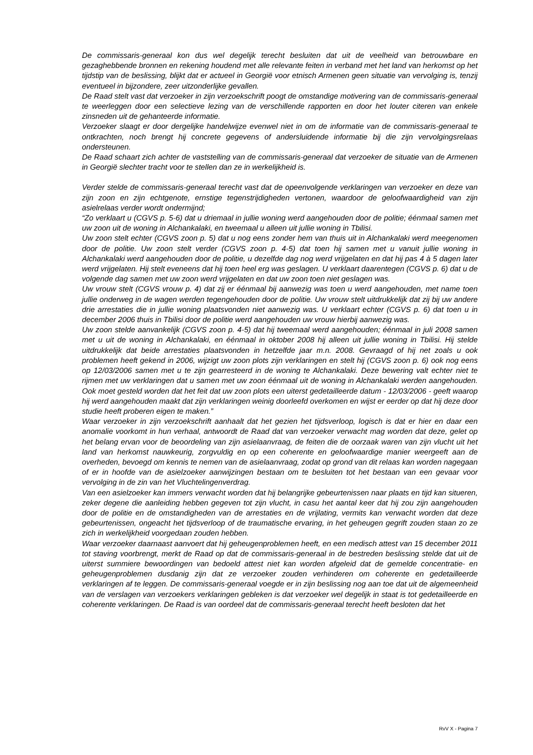De commissaris-generaal kon dus wel degelijk terecht besluiten dat uit de veelheid van betrouwbare en gezaghebbende bronnen en rekening houdend met alle relevante feiten in verband met het land van herkomst op het tijdstip van de beslissing, blijkt dat er actueel in Georgië voor etnisch Armenen geen situatie van vervolging is, tenzij eventueel in bijzondere, zeer uitzonderlijke gevallen.
De Raad stelt vast dat verzoeker in zijn verzoekschrift poogt de omstandige motivering van de commissaris-generaal te weerleggen door een selectieve lezing van de verschillende rapporten en door het louter citeren van enkele zinsneden uit de gehanteerde informatie.
Verzoeker slaagt er door dergelijke handelwijze evenwel niet in om de informatie van de commissaris-generaal te ontkrachten, noch brengt hij concrete gegevens of andersluidende informatie bij die zijn vervolgingsrelaas ondersteunen.
De Raad schaart zich achter de vaststelling van de commissaris-generaal dat verzoeker de situatie van de Armenen in Georgië slechter tracht voor te stellen dan ze in werkelijkheid is.
Verder stelde de commissaris-generaal terecht vast dat de opeenvolgende verklaringen van verzoeker en deze van zijn zoon en zijn echtgenote, ernstige tegenstrijdigheden vertonen, waardoor de geloofwaardigheid van zijn asielrelaas verder wordt ondermijnd;
“Zo verklaart u (CGVS p. 5-6) dat u driemaal in jullie woning werd aangehouden door de politie; éénmaal samen met uw zoon uit de woning in Alchankalaki, en tweemaal u alleen uit jullie woning in Tbilisi.
Uw zoon stelt echter (CGVS zoon p. 5) dat u nog eens zonder hem van thuis uit in Alchankalaki werd meegenomen door de politie. Uw zoon stelt verder (CGVS zoon p. 4-5) dat toen hij samen met u vanuit jullie woning in Alchankalaki werd aangehouden door de politie, u dezelfde dag nog werd vrijgelaten en dat hij pas 4 à 5 dagen later werd vrijgelaten. Hij stelt eveneens dat hij toen heel erg was geslagen. U verklaart daarentegen (CGVS p. 6) dat u de volgende dag samen met uw zoon werd vrijgelaten en dat uw zoon toen niet geslagen was.
Uw vrouw stelt (CGVS vrouw p. 4) dat zij er éénmaal bij aanwezig was toen u werd aangehouden, met name toen jullie onderweg in de wagen werden tegengehouden door de politie. Uw vrouw stelt uitdrukkelijk dat zij bij uw andere drie arrestaties die in jullie woning plaatsvonden niet aanwezig was. U verklaart echter (CGVS p. 6) dat toen u in december 2006 thuis in Tbilisi door de politie werd aangehouden uw vrouw hierbij aanwezig was.
Uw zoon stelde aanvankelijk (CGVS zoon p. 4-5) dat hij tweemaal werd aangehouden; éénmaal in juli 2008 samen met u uit de woning in Alchankalaki, en éénmaal in oktober 2008 hij alleen uit jullie woning in Tbilisi. Hij stelde uitdrukkelijk dat beide arrestaties plaatsvonden in hetzelfde jaar m.n. 2008. Gevraagd of hij net zoals u ook problemen heeft gekend in 2006, wijzigt uw zoon plots zijn verklaringen en stelt hij (CGVS zoon p. 6) ook nog eens op 12/03/2006 samen met u te zijn gearresteerd in de woning te Alchankalaki. Deze bewering valt echter niet te rijmen met uw verklaringen dat u samen met uw zoon éénmaal uit de woning in Alchankalaki werden aangehouden. Ook moet gesteld worden dat het feit dat uw zoon plots een uiterst gedetailleerde datum - 12/03/2006 - geeft waarop hij werd aangehouden maakt dat zijn verklaringen weinig doorleefd overkomen en wijst er eerder op dat hij deze door studie heeft proberen eigen te maken.”
Waar verzoeker in zijn verzoekschrift aanhaalt dat het gezien het tijdsverloop, logisch is dat er hier en daar een anomalie voorkomt in hun verhaal, antwoordt de Raad dat van verzoeker verwacht mag worden dat deze, gelet op het belang ervan voor de beoordeling van zijn asielaanvraag, de feiten die de oorzaak waren van zijn vlucht uit het land van herkomst nauwkeurig, zorgvuldig en op een coherente en geloofwaardige manier weergeeft aan de overheden, bevoegd om kennis te nemen van de asielaanvraag, zodat op grond van dit relaas kan worden nagegaan of er in hoofde van de asielzoeker aanwijzingen bestaan om te besluiten tot het bestaan van een gevaar voor vervolging in de zin van het Vluchtelingenverdrag.
Van een asielzoeker kan immers verwacht worden dat hij belangrijke gebeurtenissen naar plaats en tijd kan situeren, zeker degene die aanleiding hebben gegeven tot zijn vlucht, in casu het aantal keer dat hij zou zijn aangehouden door de politie en de omstandigheden van de arrestaties en de vrijlating, vermits kan verwacht worden dat deze gebeurtenissen, ongeacht het tijdsverloop of de traumatische ervaring, in het geheugen gegrift zouden staan zo ze zich in werkelijkheid voorgedaan zouden hebben.
Waar verzoeker daarnaast aanvoert dat hij geheugenproblemen heeft, en een medisch attest van 15 december 2011 tot staving voorbrengt, merkt de Raad op dat de commissaris-generaal in de bestreden beslissing stelde dat uit de uiterst summiere bewoordingen van bedoeld attest niet kan worden afgeleid dat de gemelde concentratie- en geheugenproblemen dusdanig zijn dat ze verzoeker zouden verhinderen om coherente en gedetailleerde verklaringen af te leggen. De commissaris-generaal voegde er in zijn beslissing nog aan toe dat uit de algemeenheid van de verslagen van verzoekers verklaringen gebleken is dat verzoeker wel degelijk in staat is tot gedetailleerde en coherente verklaringen. De Raad is van oordeel dat de commissaris-generaal terecht heeft besloten dat het
RvV X - Pagina 7